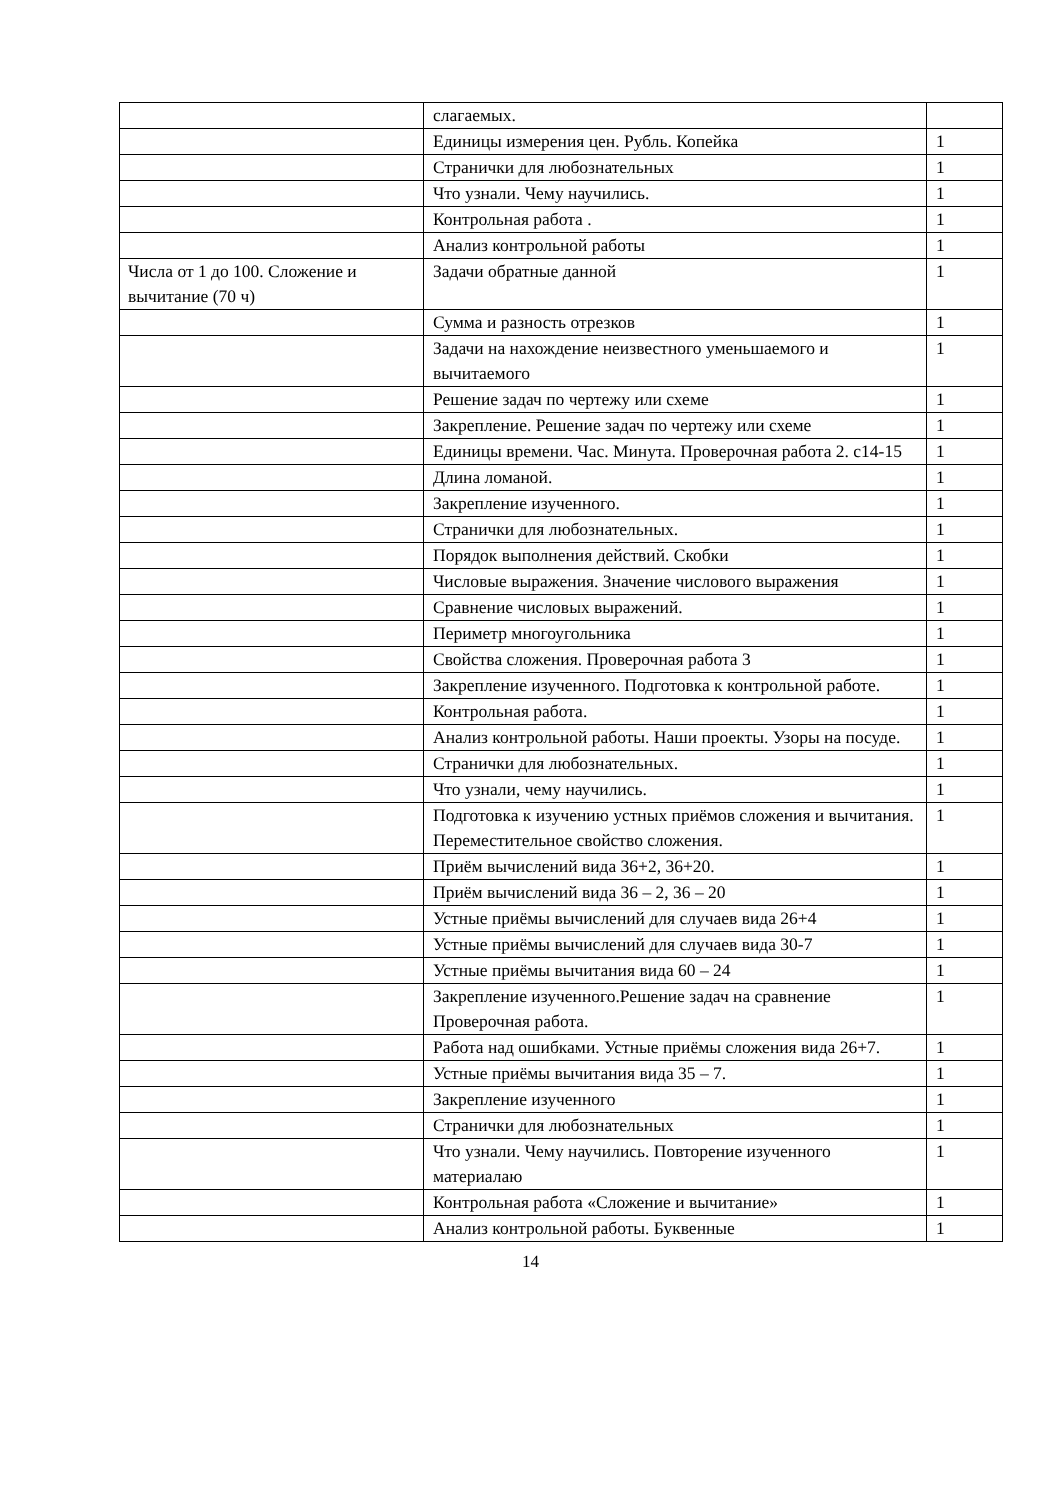| | слагаемых. | |
| | Единицы измерения цен. Рубль. Копейка | 1 |
| | Странички для любознательных | 1 |
| | Что узнали. Чему научились. | 1 |
| | Контрольная работа . | 1 |
| | Анализ контрольной работы | 1 |
| Числа от 1 до 100. Сложение и вычитание (70 ч) | Задачи обратные данной | 1 |
| | Сумма и разность отрезков | 1 |
| | Задачи на нахождение неизвестного уменьшаемого и вычитаемого | 1 |
| | Решение задач по чертежу или схеме | 1 |
| | Закрепление. Решение задач по чертежу или схеме | 1 |
| | Единицы времени. Час. Минута. Проверочная работа 2. с14-15 | 1 |
| | Длина ломаной. | 1 |
| | Закрепление изученного. | 1 |
| | Странички для любознательных. | 1 |
| | Порядок выполнения действий. Скобки | 1 |
| | Числовые выражения. Значение числового выражения | 1 |
| | Сравнение числовых выражений. | 1 |
| | Периметр многоугольника | 1 |
| | Свойства сложения. Проверочная работа 3 | 1 |
| | Закрепление изученного. Подготовка к контрольной работе. | 1 |
| | Контрольная работа. | 1 |
| | Анализ контрольной работы. Наши проекты. Узоры на посуде. | 1 |
| | Странички для любознательных. | 1 |
| | Что узнали, чему научились. | 1 |
| | Подготовка к изучению устных приёмов сложения и вычитания. Переместительное свойство сложения. | 1 |
| | Приём вычислений вида 36+2, 36+20. | 1 |
| | Приём вычислений вида 36 – 2, 36 – 20 | 1 |
| | Устные приёмы вычислений для случаев вида 26+4 | 1 |
| | Устные приёмы вычислений для случаев вида 30-7 | 1 |
| | Устные приёмы вычитания вида 60 – 24 | 1 |
| | Закрепление изученного.Решение задач на сравнение Проверочная работа. | 1 |
| | Работа над ошибками. Устные приёмы сложения вида 26+7. | 1 |
| | Устные приёмы вычитания вида 35 – 7. | 1 |
| | Закрепление изученного | 1 |
| | Странички для любознательных | 1 |
| | Что узнали. Чему научились. Повторение изученного материалаю | 1 |
| | Контрольная работа «Сложение и вычитание» | 1 |
| | Анализ контрольной работы. Буквенные | 1 |
14